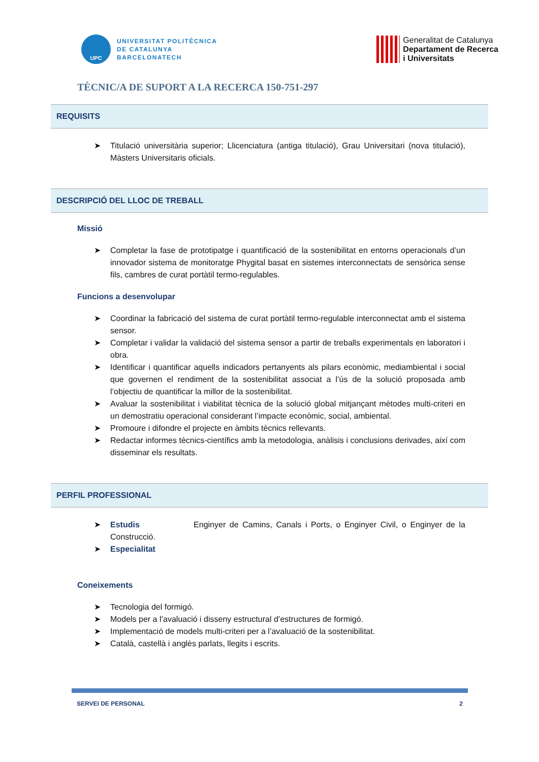UPC
UNIVERSITAT POLITÈCNICA
DE CATALUNYA
BARCELONATECH
Generalitat de Catalunya
Departament de Recerca
i Universitats
TÈCNIC/A DE SUPORT A LA RECERCA 150-751-297
REQUISITS
Titulació universitària superior; Llicenciatura (antiga titulació), Grau Universitari (nova titulació), Màsters Universitaris oficials.
DESCRIPCIÓ DEL LLOC DE TREBALL
Missió
Completar la fase de prototipatge i quantificació de la sostenibilitat en entorns operacionals d’un innovador sistema de monitoratge Phygital basat en sistemes interconnectats de sensòrica sense fils, cambres de curat portàtil termo-regulables.
Funcions a desenvolupar
Coordinar la fabricació del sistema de curat portàtil termo-regulable interconnectat amb el sistema sensor.
Completar i validar la validació del sistema sensor a partir de treballs experimentals en laboratori i obra.
Identificar i quantificar aquells indicadors pertanyents als pilars econòmic, mediambiental i social que governen el rendiment de la sostenibilitat associat a l’ús de la solució proposada amb l’objectiu de quantificar la millor de la sostenibilitat.
Avaluar la sostenibilitat i viabilitat tècnica de la solució global mitjançant mètodes multi-criteri en un demostratiu operacional considerant l’impacte econòmic, social, ambiental.
Promoure i difondre el projecte en àmbits tècnics rellevants.
Redactar informes tècnics-científics amb la metodologia, anàlisis i conclusions derivades, així com disseminar els resultats.
PERFIL PROFESSIONAL
Estudis Enginyer de Camins, Canals i Ports, o Enginyer Civil, o Enginyer de la Construcció.
Especialitat
Coneixements
Tecnologia del formigó.
Models per a l’avaluació i disseny estructural d’estructures de formigó.
Implementació de models multi-criteri per a l’avaluació de la sostenibilitat.
Català, castellà i anglès parlats, llegits i escrits.
SERVEI DE PERSONAL 2